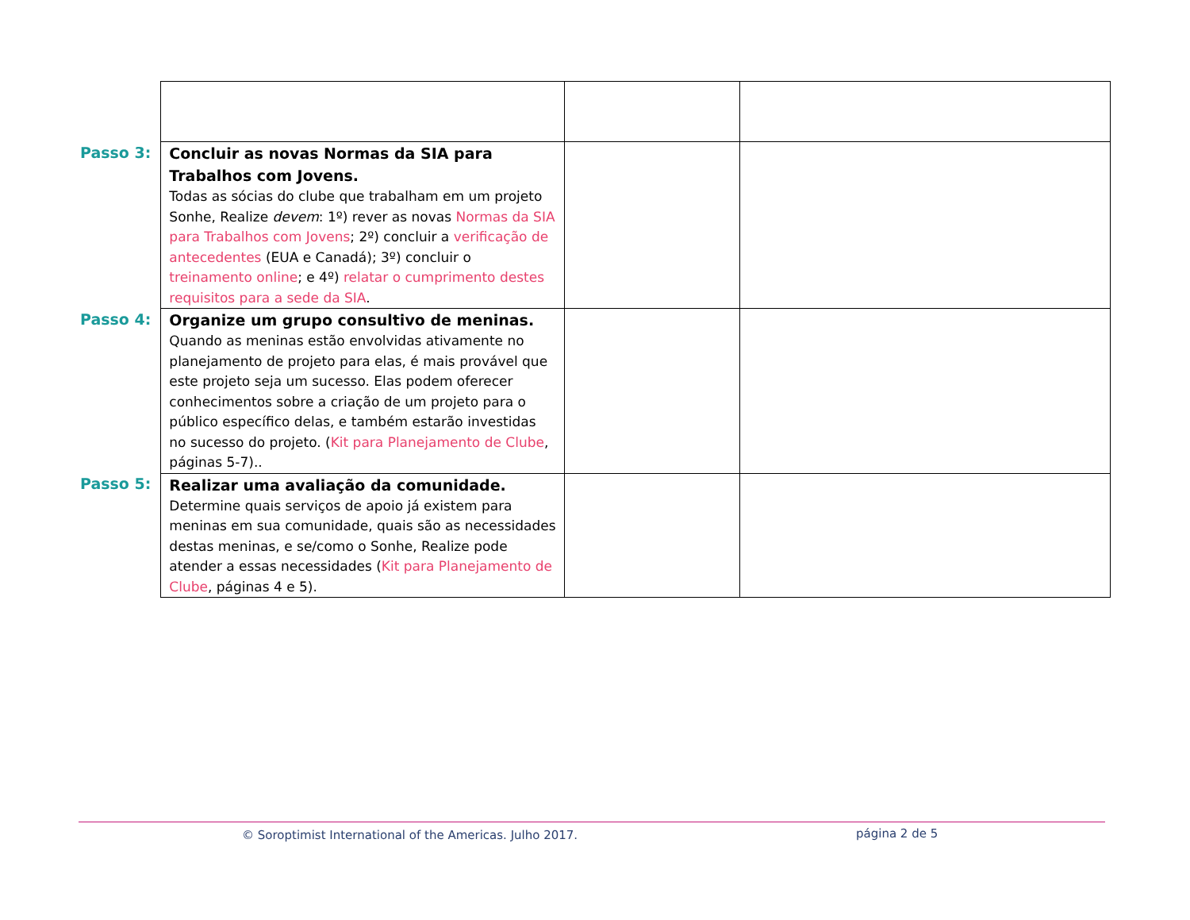| Passo 3: | Concluir as novas Normas da SIA para Trabalhos com Jovens. Todas as sócias do clube que trabalham em um projeto Sonhe, Realize devem : 1º) rever as novas Normas da SIA para Trabalhos com Jovens ; 2º) concluir a verificação de antecedentes (EUA e Canadá); 3º) concluir o treinamento online ; e 4º) relatar o cumprimento destes requisitos para a sede da SIA . | | |
| Passo 4: | Organize um grupo consultivo de meninas. Quando as meninas estão envolvidas ativamente no planejamento de projeto para elas, é mais provável que este projeto seja um sucesso. Elas podem oferecer conhecimentos sobre a criação de um projeto para o público específico delas, e também estarão investidas no sucesso do projeto. ( Kit para Planejamento de Clube , páginas 5-7).. | | |
| Passo 5: | Realizar uma avaliação da comunidade. Determine quais serviços de apoio já existem para meninas em sua comunidade, quais são as necessidades destas meninas, e se/como o Sonhe, Realize pode atender a essas necessidades ( Kit para Planejamento de Clube , páginas 4 e 5). | | |
© Soroptimist International of the Americas. Julho 2017. página 2 de 5